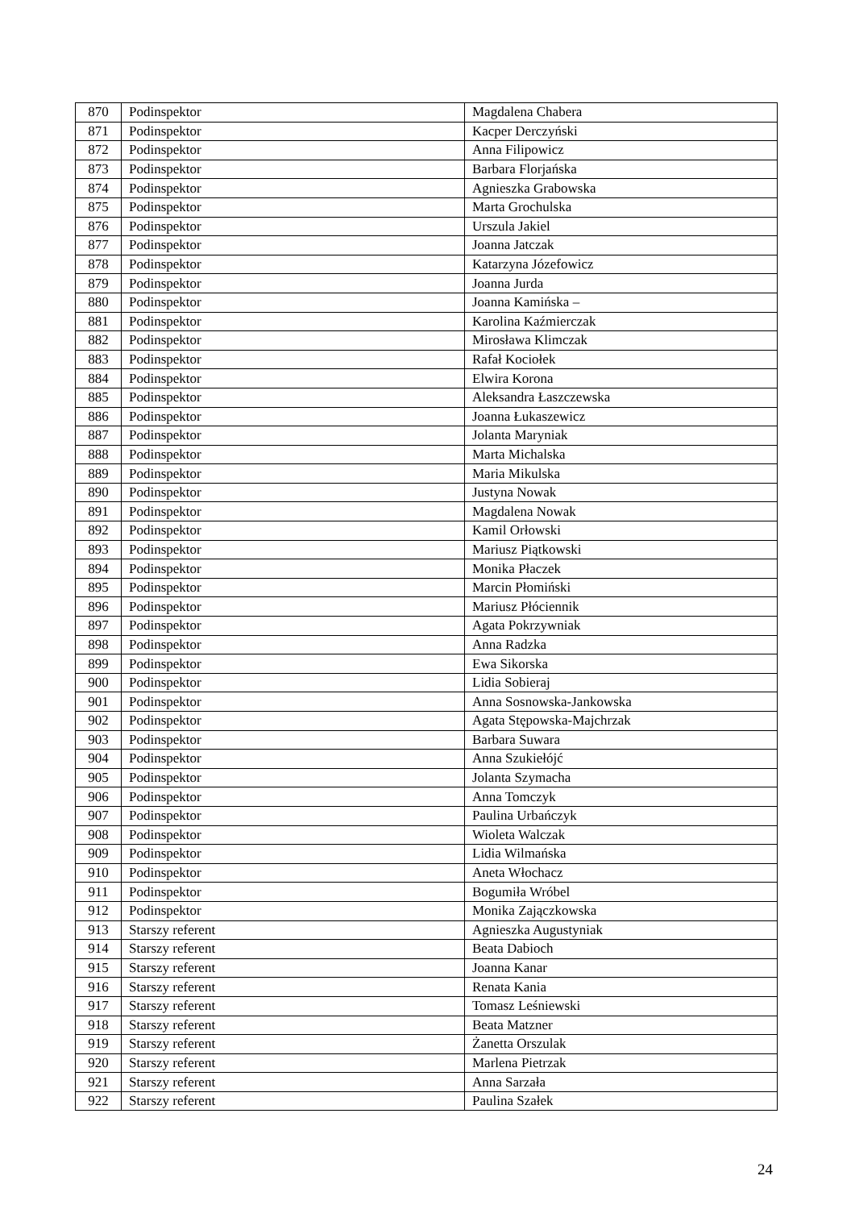| 870 | Podinspektor | Magdalena Chabera |
| 871 | Podinspektor | Kacper Derczyński |
| 872 | Podinspektor | Anna Filipowicz |
| 873 | Podinspektor | Barbara Florjańska |
| 874 | Podinspektor | Agnieszka Grabowska |
| 875 | Podinspektor | Marta Grochulska |
| 876 | Podinspektor | Urszula Jakiel |
| 877 | Podinspektor | Joanna Jatczak |
| 878 | Podinspektor | Katarzyna Józefowicz |
| 879 | Podinspektor | Joanna Jurda |
| 880 | Podinspektor | Joanna Kamińska – |
| 881 | Podinspektor | Karolina Kaźmierczak |
| 882 | Podinspektor | Mirosława Klimczak |
| 883 | Podinspektor | Rafał Kociołek |
| 884 | Podinspektor | Elwira Korona |
| 885 | Podinspektor | Aleksandra Łaszczewska |
| 886 | Podinspektor | Joanna Łukaszewicz |
| 887 | Podinspektor | Jolanta Maryniak |
| 888 | Podinspektor | Marta Michalska |
| 889 | Podinspektor | Maria Mikulska |
| 890 | Podinspektor | Justyna Nowak |
| 891 | Podinspektor | Magdalena Nowak |
| 892 | Podinspektor | Kamil Orłowski |
| 893 | Podinspektor | Mariusz Piątkowski |
| 894 | Podinspektor | Monika Płaczek |
| 895 | Podinspektor | Marcin Płomiński |
| 896 | Podinspektor | Mariusz Płóciennik |
| 897 | Podinspektor | Agata Pokrzywniak |
| 898 | Podinspektor | Anna Radzka |
| 899 | Podinspektor | Ewa Sikorska |
| 900 | Podinspektor | Lidia Sobieraj |
| 901 | Podinspektor | Anna Sosnowska-Jankowska |
| 902 | Podinspektor | Agata Stępowska-Majchrzak |
| 903 | Podinspektor | Barbara Suwara |
| 904 | Podinspektor | Anna Szukiełójć |
| 905 | Podinspektor | Jolanta Szymacha |
| 906 | Podinspektor | Anna Tomczyk |
| 907 | Podinspektor | Paulina Urbańczyk |
| 908 | Podinspektor | Wioleta Walczak |
| 909 | Podinspektor | Lidia Wilmańska |
| 910 | Podinspektor | Aneta Włochacz |
| 911 | Podinspektor | Bogumiła Wróbel |
| 912 | Podinspektor | Monika Zajączkowska |
| 913 | Starszy referent | Agnieszka Augustyniak |
| 914 | Starszy referent | Beata Dabioch |
| 915 | Starszy referent | Joanna Kanar |
| 916 | Starszy referent | Renata Kania |
| 917 | Starszy referent | Tomasz Leśniewski |
| 918 | Starszy referent | Beata Matzner |
| 919 | Starszy referent | Żanetta Orszulak |
| 920 | Starszy referent | Marlena Pietrzak |
| 921 | Starszy referent | Anna Sarzała |
| 922 | Starszy referent | Paulina Szałek |
24